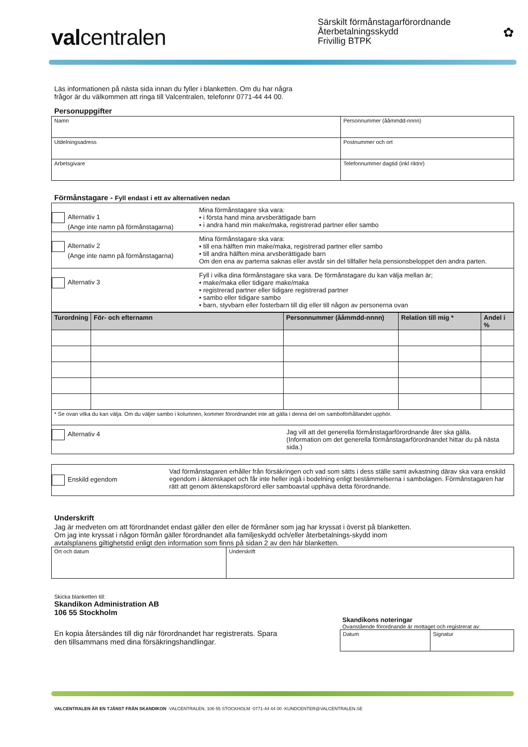valcentralen
Särskilt förmånstagarförordnande
Återbetalningsskydd
Frivillig BTPK
✿
Läs informationen på nästa sida innan du fyller i blanketten. Om du har några
frågor är du välkommen att ringa till Valcentralen, telefonnr 0771-44 44 00.
Personuppgifter
| Namn | Personnummer (ååmmdd-nnnn) |
| Utdelningsadress | Postnummer och ort |
| Arbetsgivare | Telefonnummer dagtid (inkl riktnr) |
Förmånstagare - Fyll endast i ett av alternativen nedan
| Alternativ 1 (Ange inte namn på förmånstagarna) | Mina förmånstagare ska vara: • i första hand mina arvsberättigade barn • i andra hand min make/maka, registrerad partner eller sambo |
| Alternativ 2 (Ange inte namn på förmånstagarna) | Mina förmånstagare ska vara: • till ena hälften min make/maka, registrerad partner eller sambo • till andra hälften mina arvsberättigade barn Om den ena av parterna saknas eller avstår sin del tillfaller hela pensionsbeloppet den andra parten. |
| Alternativ 3 | Fyll i vilka dina förmånstagare ska vara. De förmånstagare du kan välja mellan är; • make/maka eller tidigare make/maka • registrerad partner eller tidigare registrerad partner • sambo eller tidigare sambo • barn, styvbarn eller fosterbarn till dig eller till någon av personerna ovan |
| Turordning | För- och efternamn | Personnummer (ååmmdd-nnnn) | Relation till mig * | Andel i % |
| --- | --- | --- | --- | --- |
| * Se ovan vilka du kan välja. Om du väljer sambo i kolumnen, kommer förordnandet inte att gälla i denna del om samboförhållandet upphör. | | | | |
| Alternativ 4 | | Jag vill att det generella förmånstagarförordnande åter ska gälla. (Information om det generella förmånstagarförordnandet hittar du på nästa sida.) | | |
| Enskild egendom | Vad förmånstagaren erhåller från försäkringen och vad som sätts i dess ställe samt avkastning därav ska vara enskild egendom i äktenskapet och får inte heller ingå i bodelning enligt bestämmelserna i sambolagen. Förmånstagaren har rätt att genom äktenskapsförord eller samboavtal upphäva detta förordnande. |
Underskrift
Jag är medveten om att förordnandet endast gäller den eller de förmåner som jag har kryssat i överst på blanketten. Om jag inte kryssat i någon förmån gäller förordnandet alla familjeskydd och/eller återbetalnings-skydd inom avtalsplanens giltighetstid enligt den information som finns på sidan 2 av den här blanketten.
| Ort och datum | Underskrift |
Skicka blanketten till:
Skandikon Administration AB
106 55 Stockholm
En kopia återsändes till dig när förordnandet har registrerats. Spara
den tillsammans med dina försäkringshandlingar.
Skandikons noteringar
Ovanstående förordnande är mottaget och registrerat av:
| Datum | Signatur |
VALCENTRALEN ÄR EN TJÄNST FRÅN SKANDIKON ·VALCENTRALEN, 106 55 STOCKHOLM ·0771-44 44 00 ·KUNDCENTER@VALCENTRALEN.SE